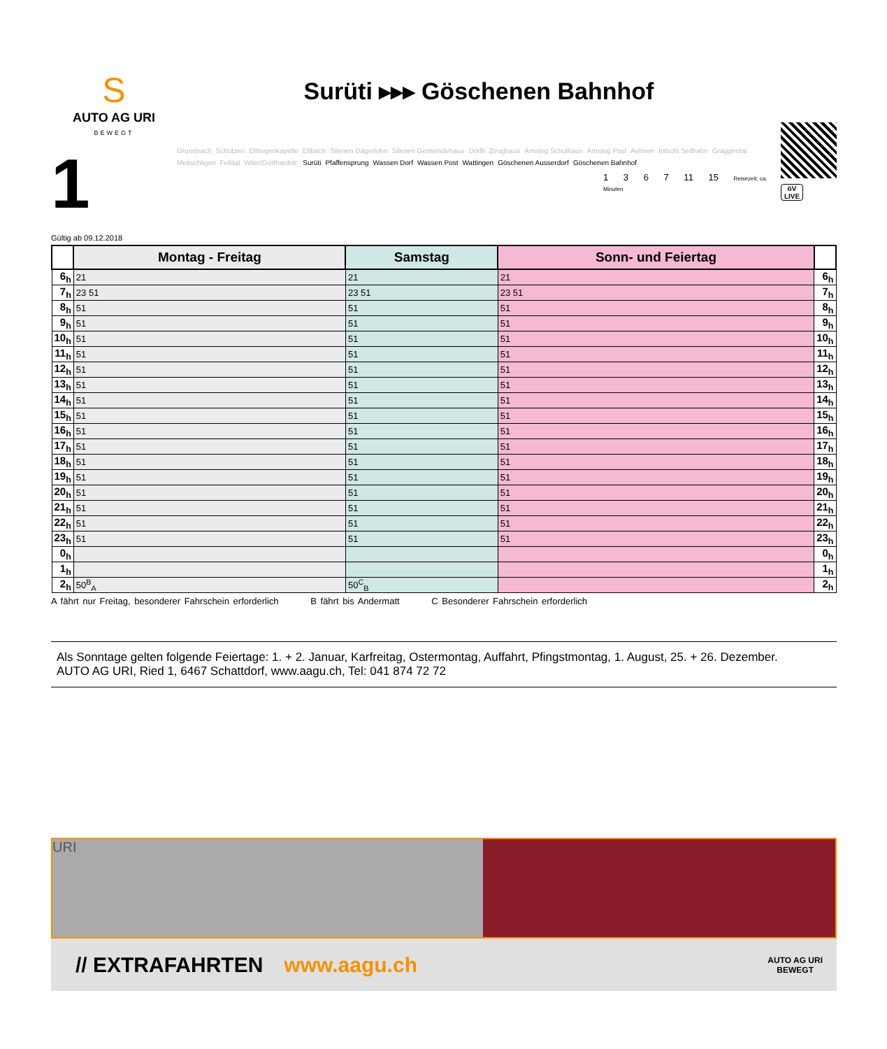S
AUTO AG URI
BEWEGT
1
Surüti ▸▸▸ Göschenen Bahnhof
Gruonbach Schützen Ellbogenkapelle Efibach Silenen Dägerlohn Silenen Gemeindehaus Dörfli Zeughaus Amsteg Schulhaus Amsteg Post Aelmen Intschi Seilbahn Graggental Meitschligen Fellital Wiler/Gotthardstr. Surüti Pfaffensprung Wassen Dorf Wassen Post Wattingen Göschenen Ausserdorf Göschenen Bahnhof
1 3 6 7 11 15 Reisezeit: ca. Minuten
öV LIVE
Gültig ab 09.12.2018
| | Montag - Freitag | Samstag | Sonn- und Feiertag | |
| --- | --- | --- | --- | --- |
| 6<sub>h</sub> | 21 | 21 | 21 | 6<sub>h</sub> |
| 7<sub>h</sub> | 23 51 | 23 51 | 23 51 | 7<sub>h</sub> |
| 8<sub>h</sub> | 51 | 51 | 51 | 8<sub>h</sub> |
| 9<sub>h</sub> | 51 | 51 | 51 | 9<sub>h</sub> |
| 10<sub>h</sub> | 51 | 51 | 51 | 10<sub>h</sub> |
| 11<sub>h</sub> | 51 | 51 | 51 | 11<sub>h</sub> |
| 12<sub>h</sub> | 51 | 51 | 51 | 12<sub>h</sub> |
| 13<sub>h</sub> | 51 | 51 | 51 | 13<sub>h</sub> |
| 14<sub>h</sub> | 51 | 51 | 51 | 14<sub>h</sub> |
| 15<sub>h</sub> | 51 | 51 | 51 | 15<sub>h</sub> |
| 16<sub>h</sub> | 51 | 51 | 51 | 16<sub>h</sub> |
| 17<sub>h</sub> | 51 | 51 | 51 | 17<sub>h</sub> |
| 18<sub>h</sub> | 51 | 51 | 51 | 18<sub>h</sub> |
| 19<sub>h</sub> | 51 | 51 | 51 | 19<sub>h</sub> |
| 20<sub>h</sub> | 51 | 51 | 51 | 20<sub>h</sub> |
| 21<sub>h</sub> | 51 | 51 | 51 | 21<sub>h</sub> |
| 22<sub>h</sub> | 51 | 51 | 51 | 22<sub>h</sub> |
| 23<sub>h</sub> | 51 | 51 | 51 | 23<sub>h</sub> |
| 0<sub>h</sub> | | | | 0<sub>h</sub> |
| 1<sub>h</sub> | | | | 1<sub>h</sub> |
| 2<sub>h</sub> | 50<sup>B</sup><sub>A</sub> | 50<sup>C</sup><sub>B</sub> | | 2<sub>h</sub> |
A fährt nur Freitag, besonderer Fahrschein erforderlich B fährt bis Andermatt C Besonderer Fahrschein erforderlich
Als Sonntage gelten folgende Feiertage: 1. + 2. Januar, Karfreitag, Ostermontag, Auffahrt, Pfingstmontag, 1. August, 25. + 26. Dezember.
AUTO AG URI, Ried 1, 6467 Schattdorf, www.aagu.ch, Tel: 041 874 72 72
URI
// EXTRAFAHRTEN www.aagu.ch AUTO AG URI
BEWEGT